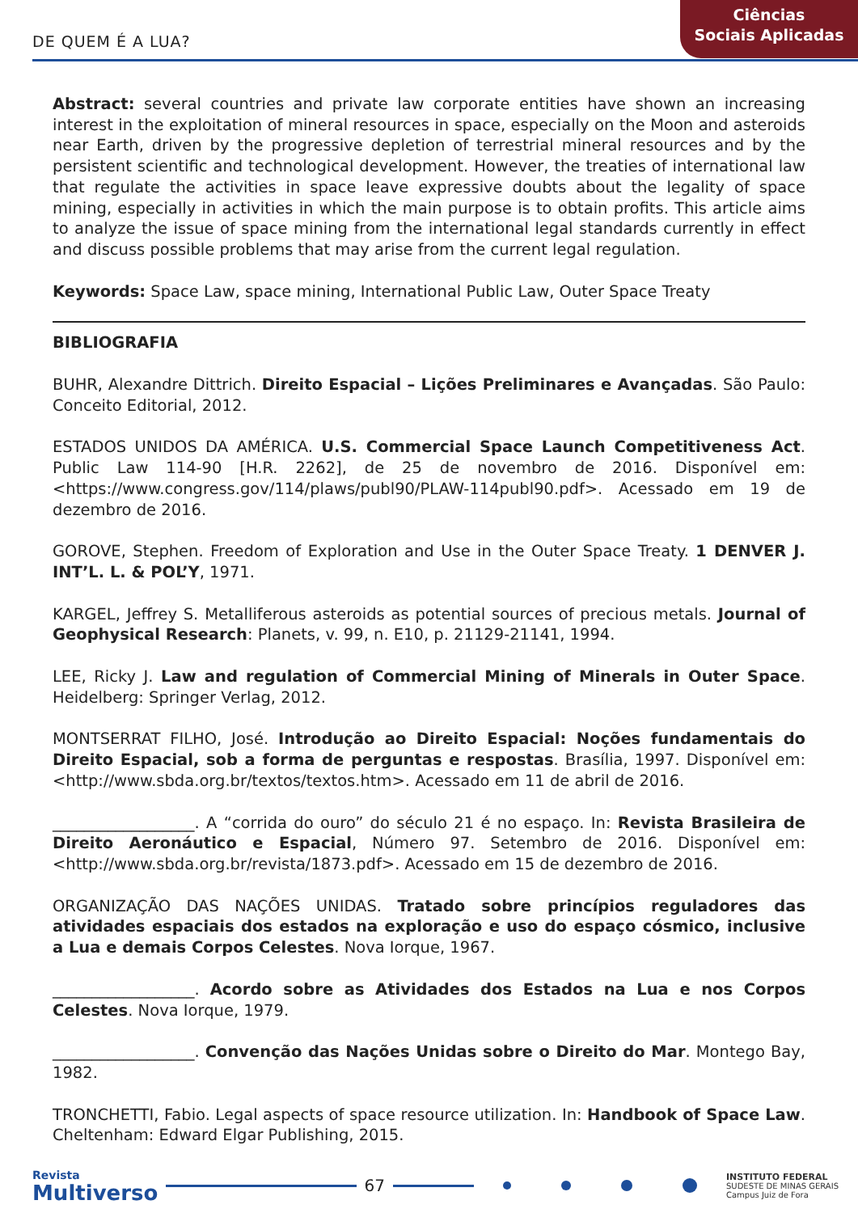DE QUEM É A LUA?
Ciências
Sociais Aplicadas
Abstract: several countries and private law corporate entities have shown an increasing interest in the exploitation of mineral resources in space, especially on the Moon and asteroids near Earth, driven by the progressive depletion of terrestrial mineral resources and by the persistent scientific and technological development. However, the treaties of international law that regulate the activities in space leave expressive doubts about the legality of space mining, especially in activities in which the main purpose is to obtain profits. This article aims to analyze the issue of space mining from the international legal standards currently in effect and discuss possible problems that may arise from the current legal regulation.
Keywords: Space Law, space mining, International Public Law, Outer Space Treaty
BIBLIOGRAFIA
BUHR, Alexandre Dittrich. Direito Espacial – Lições Preliminares e Avançadas. São Paulo: Conceito Editorial, 2012.
ESTADOS UNIDOS DA AMÉRICA. U.S. Commercial Space Launch Competitiveness Act. Public Law 114-90 [H.R. 2262], de 25 de novembro de 2016. Disponível em: <https://www.congress.gov/114/plaws/publ90/PLAW-114publ90.pdf>. Acessado em 19 de dezembro de 2016.
GOROVE, Stephen. Freedom of Exploration and Use in the Outer Space Treaty. 1 DENVER J. INT’L. L. & POL’Y, 1971.
KARGEL, Jeffrey S. Metalliferous asteroids as potential sources of precious metals. Journal of Geophysical Research: Planets, v. 99, n. E10, p. 21129-21141, 1994.
LEE, Ricky J. Law and regulation of Commercial Mining of Minerals in Outer Space. Heidelberg: Springer Verlag, 2012.
MONTSERRAT FILHO, José. Introdução ao Direito Espacial: Noções fundamentais do Direito Espacial, sob a forma de perguntas e respostas. Brasília, 1997. Disponível em: <http://www.sbda.org.br/textos/textos.htm>. Acessado em 11 de abril de 2016.
__________________. A “corrida do ouro” do século 21 é no espaço. In: Revista Brasileira de Direito Aeronáutico e Espacial, Número 97. Setembro de 2016. Disponível em: <http://www.sbda.org.br/revista/1873.pdf>. Acessado em 15 de dezembro de 2016.
ORGANIZAÇÃO DAS NAÇÕES UNIDAS. Tratado sobre princípios reguladores das atividades espaciais dos estados na exploração e uso do espaço cósmico, inclusive a Lua e demais Corpos Celestes. Nova Iorque, 1967.
__________________. Acordo sobre as Atividades dos Estados na Lua e nos Corpos Celestes. Nova Iorque, 1979.
__________________. Convenção das Nações Unidas sobre o Direito do Mar. Montego Bay, 1982.
TRONCHETTI, Fabio. Legal aspects of space resource utilization. In: Handbook of Space Law. Cheltenham: Edward Elgar Publishing, 2015.
Revista
Multiverso
67
INSTITUTO FEDERAL
SUDESTE DE MINAS GERAIS
Campus Juiz de Fora